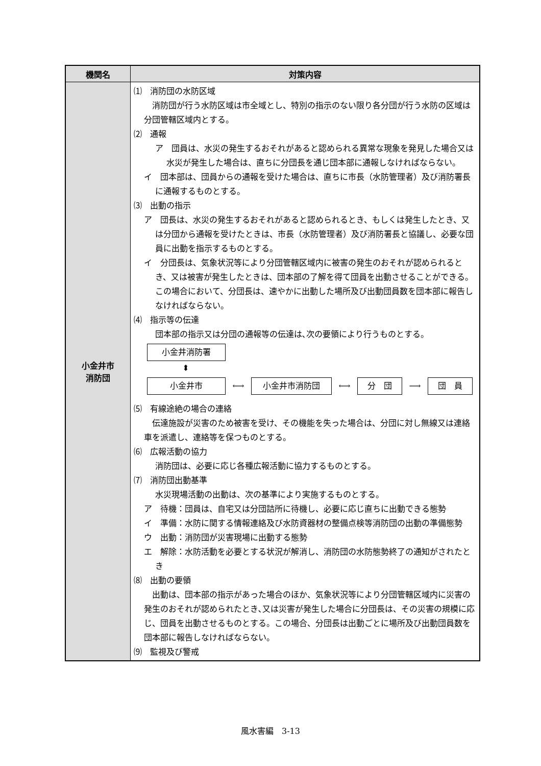| 機関名 | 対策内容 |
| --- | --- |
| 小金井市 消防団 | ⑴ 消防団の水防区域 消防団が行う水防区域は市全域とし、特別の指示のない限り各分団が行う水防の区域は分団管轄区域内とする。 ⑵ 通報 ア 団員は、水災の発生するおそれがあると認められる異常な現象を発見した場合又は水災が発生した場合は、直ちに分団長を通じ団本部に通報しなければならない。 イ 団本部は、団員からの通報を受けた場合は、直ちに市長（水防管理者）及び消防署長に通報するものとする。 ⑶ 出動の指示 ア 団長は、水災の発生するおそれがあると認められるとき、もしくは発生したとき、又は分団から通報を受けたときは、市長（水防管理者）及び消防署長と協議し、必要な団員に出動を指示するものとする。 イ 分団長は、気象状況等により分団管轄区域内に被害の発生のおそれが認められるとき、又は被害が発生したときは、団本部の了解を得て団員を出動させることができる。この場合において、分団長は、速やかに出動した場所及び出動団員数を団本部に報告しなければならない。 ⑷ 指示等の伝達 団本部の指示又は分団の通報等の伝達は､次の要領により行うものとする。 小金井消防署 ⬍ 小金井市 ⟷ 小金井市消防団 ⟷ 分 団 ⟶ 団 員 ⑸ 有線途絶の場合の連絡 伝達施設が災害のため被害を受け、その機能を失った場合は、分団に対し無線又は連絡車を派遣し、連絡等を保つものとする。 ⑹ 広報活動の協力 消防団は、必要に応じ各種広報活動に協力するものとする。 ⑺ 消防団出動基準 水災現場活動の出動は、次の基準により実施するものとする。 ア 待機：団員は、自宅又は分団詰所に待機し、必要に応じ直ちに出動できる態勢 イ 準備：水防に関する情報連絡及び水防資器材の整備点検等消防団の出動の準備態勢 ウ 出動：消防団が災害現場に出動する態勢 エ 解除：水防活動を必要とする状況が解消し、消防団の水防態勢終了の通知がされたとき ⑻ 出動の要領 出動は、団本部の指示があった場合のほか、気象状況等により分団管轄区域内に災害の発生のおそれが認められたとき､又は災害が発生した場合に分団長は、その災害の規模に応じ、団員を出動させるものとする。この場合、分団長は出動ごとに場所及び出動団員数を団本部に報告しなければならない。 ⑼ 監視及び警戒 |
風水害編　3-13